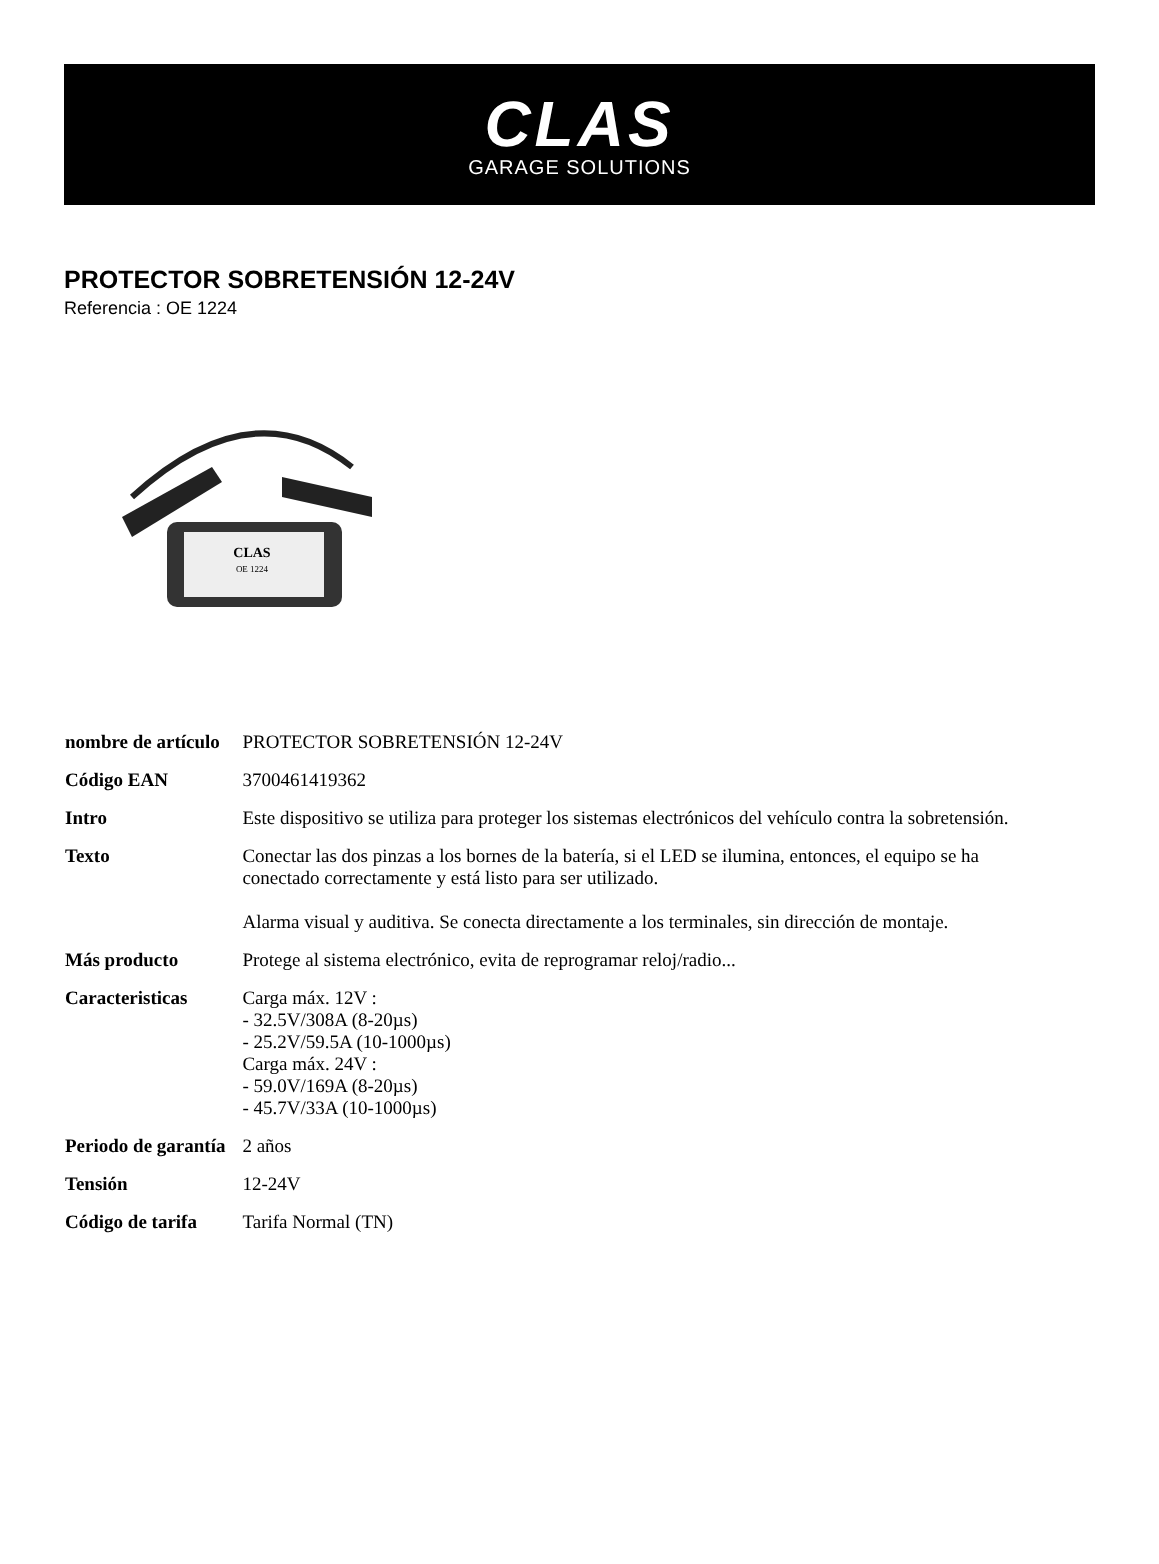CLAS
GARAGE SOLUTIONS
PROTECTOR SOBRETENSIÓN 12-24V
Referencia : OE 1224
CLAS
OE 1224
| nombre de artículo | PROTECTOR SOBRETENSIÓN 12-24V |
| Código EAN | 3700461419362 |
| Intro | Este dispositivo se utiliza para proteger los sistemas electrónicos del vehículo contra la sobretensión. |
| Texto | Conectar las dos pinzas a los bornes de la batería, si el LED se ilumina, entonces, el equipo se ha conectado correctamente y está listo para ser utilizado. Alarma visual y auditiva. Se conecta directamente a los terminales, sin dirección de montaje. |
| Más producto | Protege al sistema electrónico, evita de reprogramar reloj/radio... |
| Caracteristicas | Carga máx. 12V : - 32.5V/308A (8-20µs) - 25.2V/59.5A (10-1000µs) Carga máx. 24V : - 59.0V/169A (8-20µs) - 45.7V/33A (10-1000µs) |
| Periodo de garantía | 2 años |
| Tensión | 12-24V |
| Código de tarifa | Tarifa Normal (TN) |